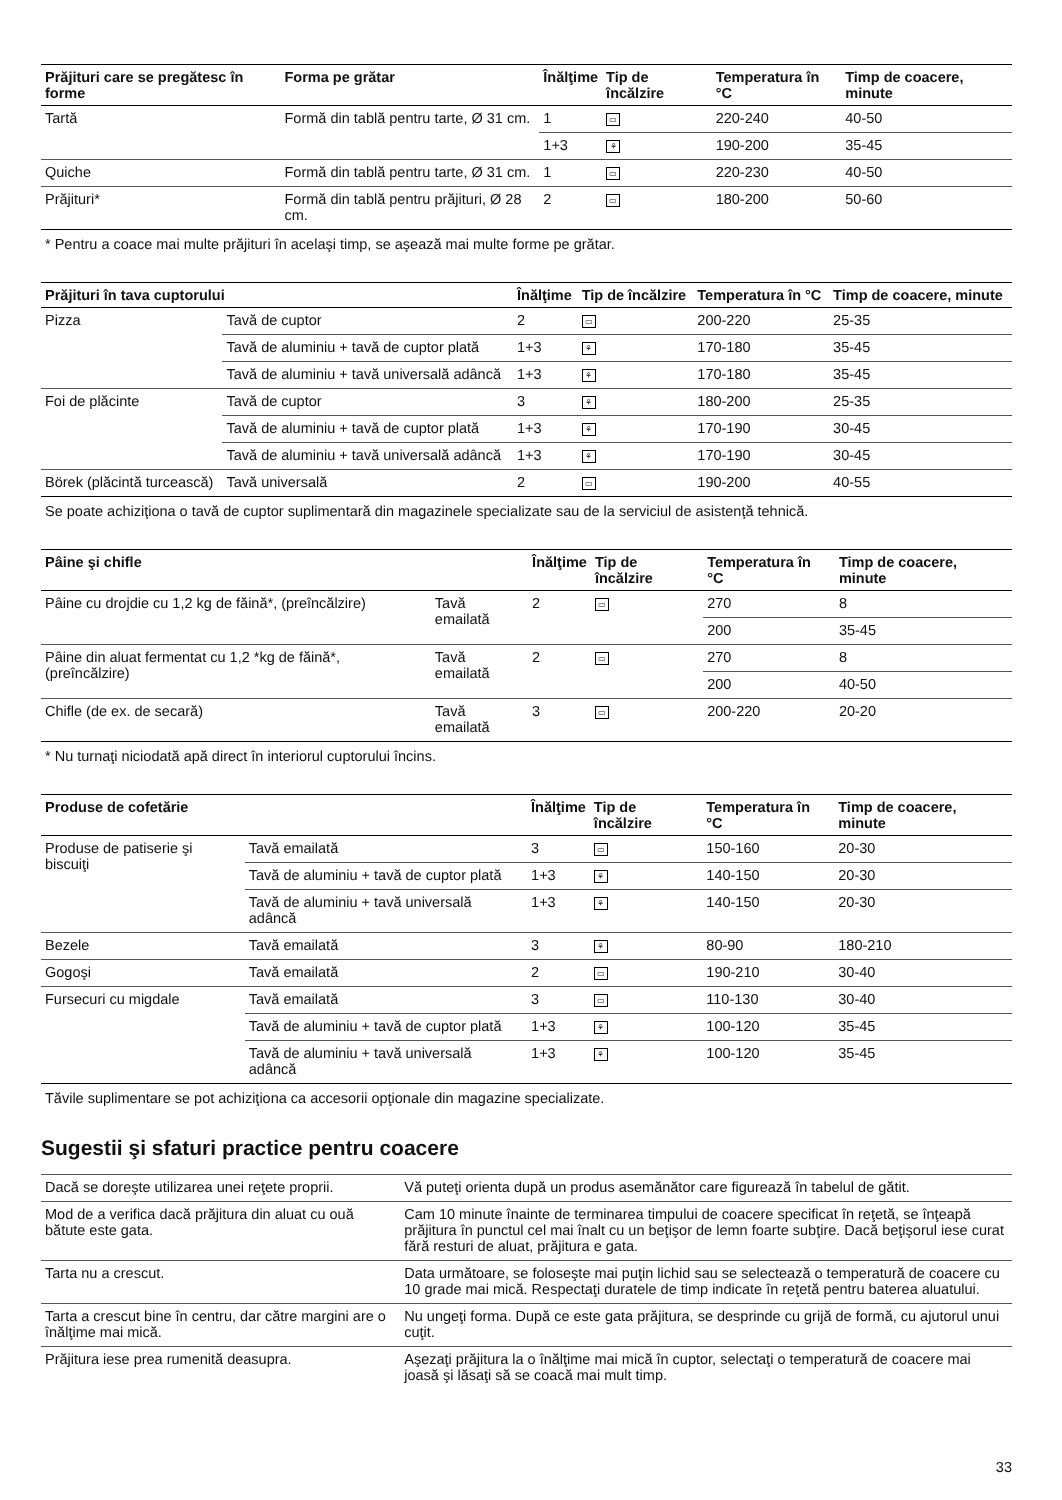| Prăjituri care se pregătesc în forme | Forma pe grătar | Înălţime | Tip de încălzire | Temperatura în °C | Timp de coacere, minute |
| --- | --- | --- | --- | --- | --- |
| Tartă | Formă din tablă pentru tarte, Ø 31 cm. | 1 | ▭ | 220-240 | 40-50 |
| | | 1+3 | ⚘ | 190-200 | 35-45 |
| Quiche | Formă din tablă pentru tarte, Ø 31 cm. | 1 | ▭ | 220-230 | 40-50 |
| Prăjituri* | Formă din tablă pentru prăjituri, Ø 28 cm. | 2 | ▭ | 180-200 | 50-60 |
* Pentru a coace mai multe prăjituri în acelaşi timp, se aşează mai multe forme pe grătar.
| Prăjituri în tava cuptorului | | Înălţime | Tip de încălzire | Temperatura în °C | Timp de coacere, minute |
| --- | --- | --- | --- | --- | --- |
| Pizza | Tavă de cuptor | 2 | ▭ | 200-220 | 25-35 |
| | Tavă de aluminiu + tavă de cuptor plată | 1+3 | ⚘ | 170-180 | 35-45 |
| | Tavă de aluminiu + tavă universală adâncă | 1+3 | ⚘ | 170-180 | 35-45 |
| Foi de plăcinte | Tavă de cuptor | 3 | ⚘ | 180-200 | 25-35 |
| | Tavă de aluminiu + tavă de cuptor plată | 1+3 | ⚘ | 170-190 | 30-45 |
| | Tavă de aluminiu + tavă universală adâncă | 1+3 | ⚘ | 170-190 | 30-45 |
| Börek (plăcintă turcească) | Tavă universală | 2 | ▭ | 190-200 | 40-55 |
Se poate achiziţiona o tavă de cuptor suplimentară din magazinele specializate sau de la serviciul de asistenţă tehnică.
| Pâine şi chifle | | Înălţime | Tip de încălzire | Temperatura în °C | Timp de coacere, minute |
| --- | --- | --- | --- | --- | --- |
| Pâine cu drojdie cu 1,2 kg de făină*, (preîncălzire) | Tavă emailată | 2 | ▭ | 270 | 8 |
| | | | | 200 | 35-45 |
| Pâine din aluat fermentat cu 1,2 *kg de făină*, (preîncălzire) | Tavă emailată | 2 | ▭ | 270 | 8 |
| | | | | 200 | 40-50 |
| Chifle (de ex. de secară) | Tavă emailată | 3 | ▭ | 200-220 | 20-20 |
* Nu turnaţi niciodată apă direct în interiorul cuptorului încins.
| Produse de cofetărie | | Înălţime | Tip de încălzire | Temperatura în °C | Timp de coacere, minute |
| --- | --- | --- | --- | --- | --- |
| Produse de patiserie şi biscuiţi | Tavă emailată | 3 | ▭ | 150-160 | 20-30 |
| | Tavă de aluminiu + tavă de cuptor plată | 1+3 | ⚘ | 140-150 | 20-30 |
| | Tavă de aluminiu + tavă universală adâncă | 1+3 | ⚘ | 140-150 | 20-30 |
| Bezele | Tavă emailată | 3 | ⚘ | 80-90 | 180-210 |
| Gogoşi | Tavă emailată | 2 | ▭ | 190-210 | 30-40 |
| Fursecuri cu migdale | Tavă emailată | 3 | ▭ | 110-130 | 30-40 |
| | Tavă de aluminiu + tavă de cuptor plată | 1+3 | ⚘ | 100-120 | 35-45 |
| | Tavă de aluminiu + tavă universală adâncă | 1+3 | ⚘ | 100-120 | 35-45 |
Tăvile suplimentare se pot achiziţiona ca accesorii opţionale din magazine specializate.
Sugestii şi sfaturi practice pentru coacere
| Dacă se doreşte utilizarea unei reţete proprii. | Vă puteţi orienta după un produs asemănător care figurează în tabelul de gătit. |
| Mod de a verifica dacă prăjitura din aluat cu ouă bătute este gata. | Cam 10 minute înainte de terminarea timpului de coacere specificat în reţetă, se înţeapă prăjitura în punctul cel mai înalt cu un beţişor de lemn foarte subţire. Dacă beţişorul iese curat fără resturi de aluat, prăjitura e gata. |
| Tarta nu a crescut. | Data următoare, se foloseşte mai puţin lichid sau se selectează o temperatură de coacere cu 10 grade mai mică. Respectaţi duratele de timp indicate în reţetă pentru baterea aluatului. |
| Tarta a crescut bine în centru, dar către margini are o înălţime mai mică. | Nu ungeţi forma. După ce este gata prăjitura, se desprinde cu grijă de formă, cu ajutorul unui cuţit. |
| Prăjitura iese prea rumenită deasupra. | Aşezaţi prăjitura la o înălţime mai mică în cuptor, selectaţi o temperatură de coacere mai joasă şi lăsaţi să se coacă mai mult timp. |
33